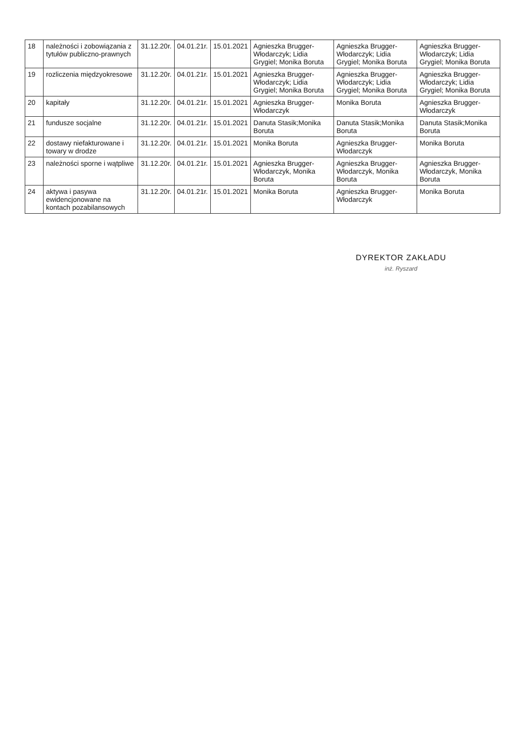| 18 | należności i zobowiązania z tytułów publiczno-prawnych | 31.12.20r. | 04.01.21r. | 15.01.2021 | Agnieszka Brugger-Włodarczyk; Lidia Grygiel; Monika Boruta | Agnieszka Brugger-Włodarczyk; Lidia Grygiel; Monika Boruta | Agnieszka Brugger-Włodarczyk; Lidia Grygiel; Monika Boruta |
| 19 | rozliczenia międzyokresowe | 31.12.20r. | 04.01.21r. | 15.01.2021 | Agnieszka Brugger-Włodarczyk; Lidia Grygiel; Monika Boruta | Agnieszka Brugger-Włodarczyk; Lidia Grygiel; Monika Boruta | Agnieszka Brugger-Włodarczyk; Lidia Grygiel; Monika Boruta |
| 20 | kapitały | 31.12.20r. | 04.01.21r. | 15.01.2021 | Agnieszka Brugger-Włodarczyk | Monika Boruta | Agnieszka Brugger-Włodarczyk |
| 21 | fundusze socjalne | 31.12.20r. | 04.01.21r. | 15.01.2021 | Danuta Stasik;Monika Boruta | Danuta Stasik;Monika Boruta | Danuta Stasik;Monika Boruta |
| 22 | dostawy niefakturowane i towary w drodze | 31.12.20r. | 04.01.21r. | 15.01.2021 | Monika Boruta | Agnieszka Brugger-Włodarczyk | Monika Boruta |
| 23 | należności sporne i wątpliwe | 31.12.20r. | 04.01.21r. | 15.01.2021 | Agnieszka Brugger-Włodarczyk, Monika Boruta | Agnieszka Brugger-Włodarczyk, Monika Boruta | Agnieszka Brugger-Włodarczyk, Monika Boruta |
| 24 | aktywa i pasywa ewidencjonowane na kontach pozabilansowych | 31.12.20r. | 04.01.21r. | 15.01.2021 | Monika Boruta | Agnieszka Brugger-Włodarczyk | Monika Boruta |
DYREKTOR ZAKŁADU
inż. Ryszard